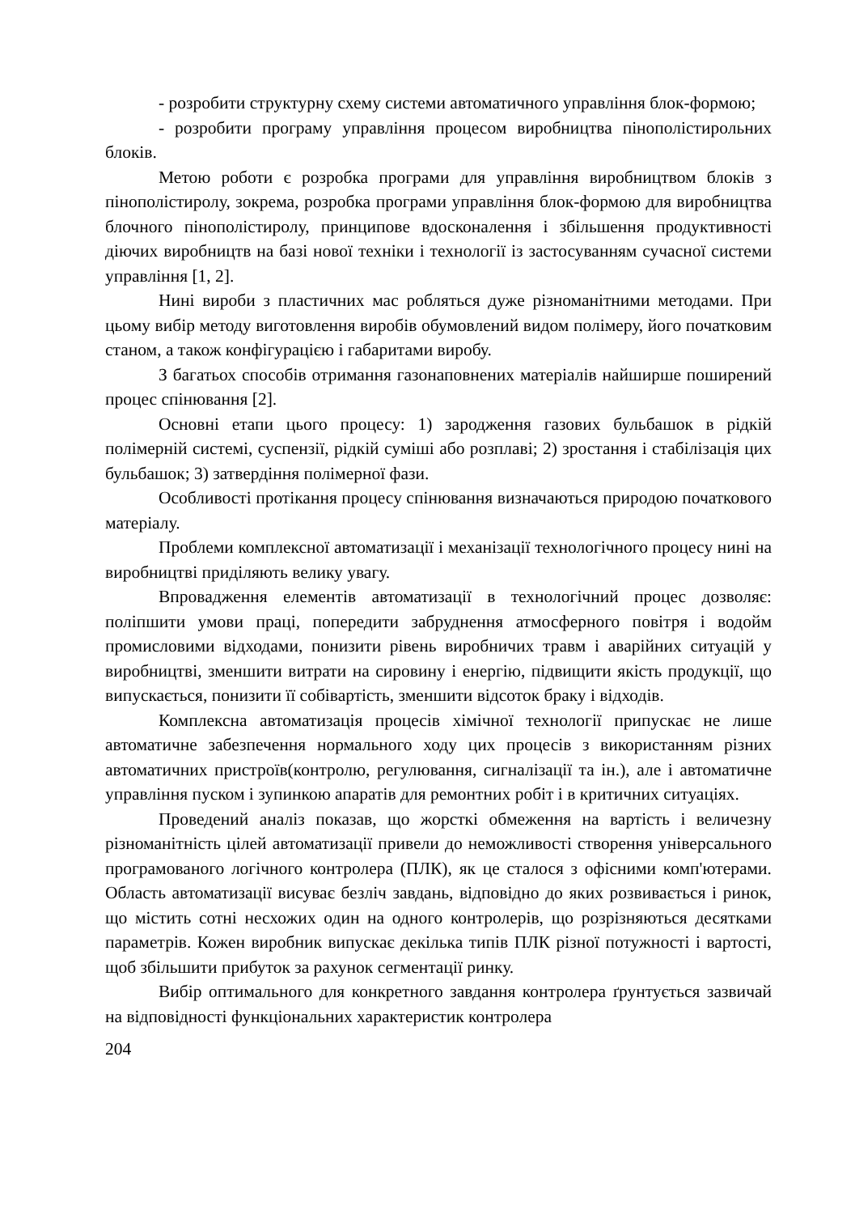- розробити структурну схему системи автоматичного управління блок-формою;
- розробити програму управління процесом виробництва пінополістирольних блоків.
Метою роботи є розробка програми для управління виробництвом блоків з пінополістиролу, зокрема, розробка програми управління блок-формою для виробництва блочного пінополістиролу, принципове вдосконалення і збільшення продуктивності діючих виробництв на базі нової техніки і технології із застосуванням сучасної системи управління [1, 2].
Нині вироби з пластичних мас робляться дуже різноманітними методами. При цьому вибір методу виготовлення виробів обумовлений видом полімеру, його початковим станом, а також конфігурацією і габаритами виробу.
З багатьох способів отримання газонаповнених матеріалів найширше поширений процес спінювання [2].
Основні етапи цього процесу: 1) зародження газових бульбашок в рідкій полімерній системі, суспензії, рідкій суміші або розплаві; 2) зростання і стабілізація цих бульбашок; 3) затвердіння полімерної фази.
Особливості протікання процесу спінювання визначаються природою початкового матеріалу.
Проблеми комплексної автоматизації і механізації технологічного процесу нині на виробництві приділяють велику увагу.
Впровадження елементів автоматизації в технологічний процес дозволяє: поліпшити умови праці, попередити забруднення атмосферного повітря і водойм промисловими відходами, понизити рівень виробничих травм і аварійних ситуацій у виробництві, зменшити витрати на сировину і енергію, підвищити якість продукції, що випускається, понизити її собівартість, зменшити відсоток браку і відходів.
Комплексна автоматизація процесів хімічної технології припускає не лише автоматичне забезпечення нормального ходу цих процесів з використанням різних автоматичних пристроїв(контролю, регулювання, сигналізації та ін.), але і автоматичне управління пуском і зупинкою апаратів для ремонтних робіт і в критичних ситуаціях.
Проведений аналіз показав, що жорсткі обмеження на вартість і величезну різноманітність цілей автоматизації привели до неможливості створення універсального програмованого логічного контролера (ПЛК), як це сталося з офісними комп'ютерами. Область автоматизації висуває безліч завдань, відповідно до яких розвивається і ринок, що містить сотні несхожих один на одного контролерів, що розрізняються десятками параметрів. Кожен виробник випускає декілька типів ПЛК різної потужності і вартості, щоб збільшити прибуток за рахунок сегментації ринку.
Вибір оптимального для конкретного завдання контролера ґрунтується зазвичай на відповідності функціональних характеристик контролера
204